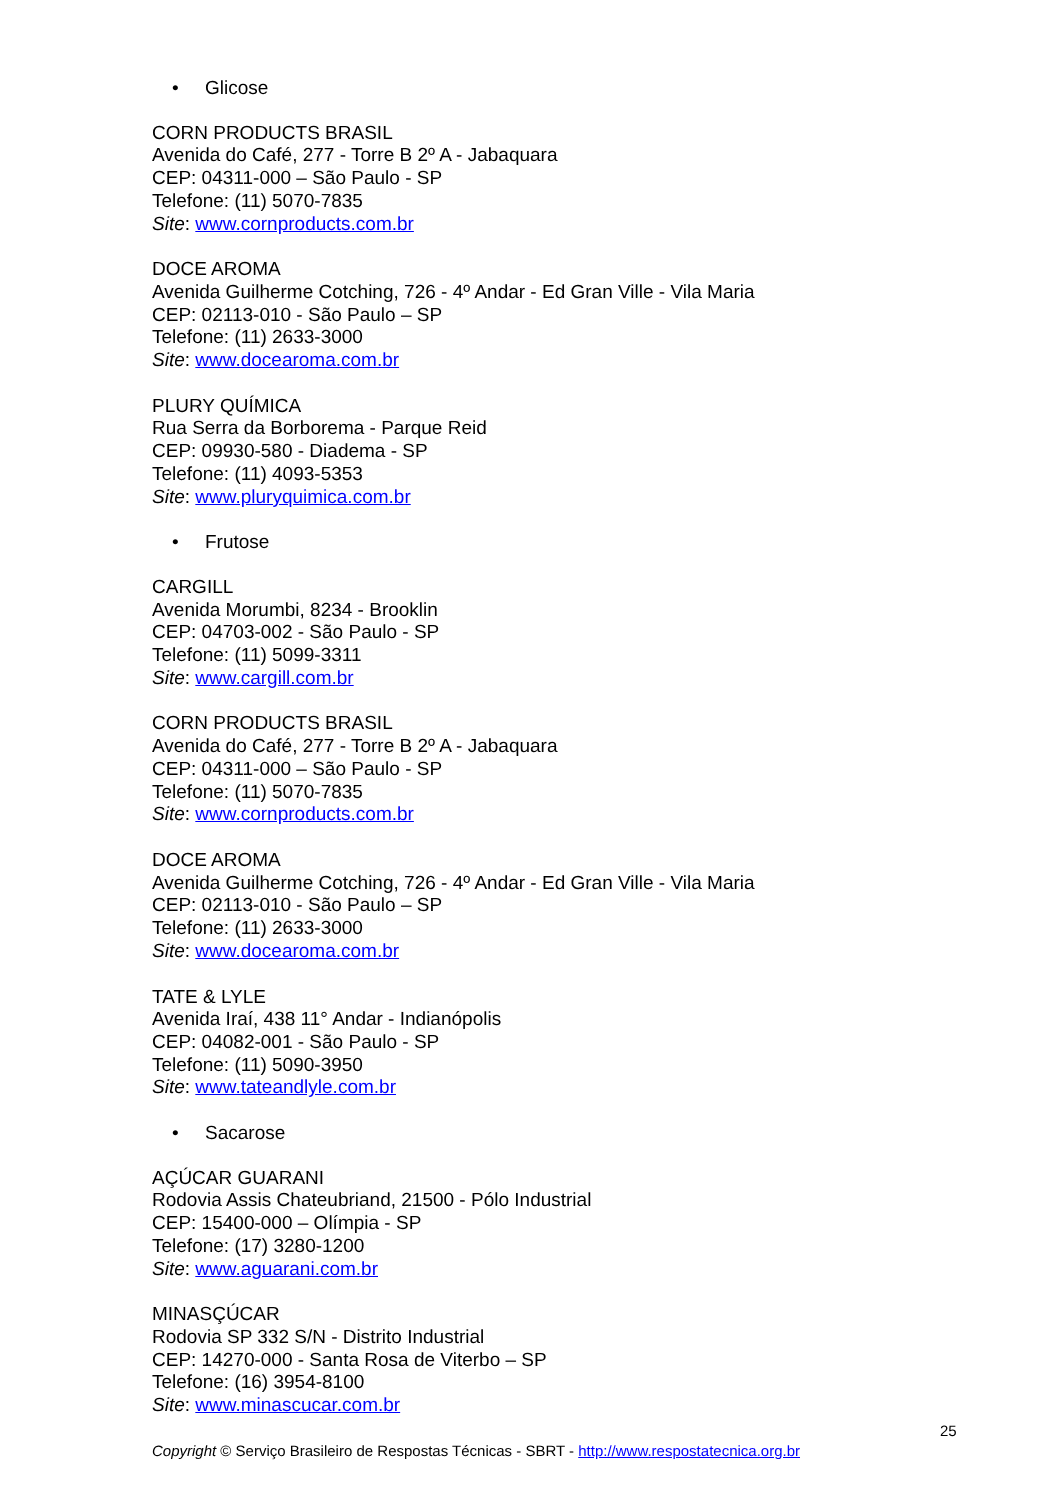• Glicose
CORN PRODUCTS BRASIL
Avenida do Café, 277 - Torre B 2º A - Jabaquara
CEP: 04311-000 – São Paulo - SP
Telefone: (11) 5070-7835
Site: www.cornproducts.com.br
DOCE AROMA
Avenida Guilherme Cotching, 726 - 4º Andar - Ed Gran Ville - Vila Maria
CEP: 02113-010 - São Paulo – SP
Telefone: (11) 2633-3000
Site: www.docearoma.com.br
PLURY QUÍMICA
Rua Serra da Borborema - Parque Reid
CEP: 09930-580 - Diadema - SP
Telefone: (11) 4093-5353
Site: www.pluryquimica.com.br
• Frutose
CARGILL
Avenida Morumbi, 8234 - Brooklin
CEP: 04703-002 - São Paulo - SP
Telefone: (11) 5099-3311
Site: www.cargill.com.br
CORN PRODUCTS BRASIL
Avenida do Café, 277 - Torre B 2º A - Jabaquara
CEP: 04311-000 – São Paulo - SP
Telefone: (11) 5070-7835
Site: www.cornproducts.com.br
DOCE AROMA
Avenida Guilherme Cotching, 726 - 4º Andar - Ed Gran Ville - Vila Maria
CEP: 02113-010 - São Paulo – SP
Telefone: (11) 2633-3000
Site: www.docearoma.com.br
TATE & LYLE
Avenida Iraí, 438 11° Andar - Indianópolis
CEP: 04082-001 - São Paulo - SP
Telefone: (11) 5090-3950
Site: www.tateandlyle.com.br
• Sacarose
AÇÚCAR GUARANI
Rodovia Assis Chateubriand, 21500 - Pólo Industrial
CEP: 15400-000 – Olímpia - SP
Telefone: (17) 3280-1200
Site: www.aguarani.com.br
MINASÇÚCAR
Rodovia SP 332 S/N - Distrito Industrial
CEP: 14270-000 - Santa Rosa de Viterbo – SP
Telefone: (16) 3954-8100
Site: www.minascucar.com.br
25
Copyright © Serviço Brasileiro de Respostas Técnicas - SBRT - http://www.respostatecnica.org.br